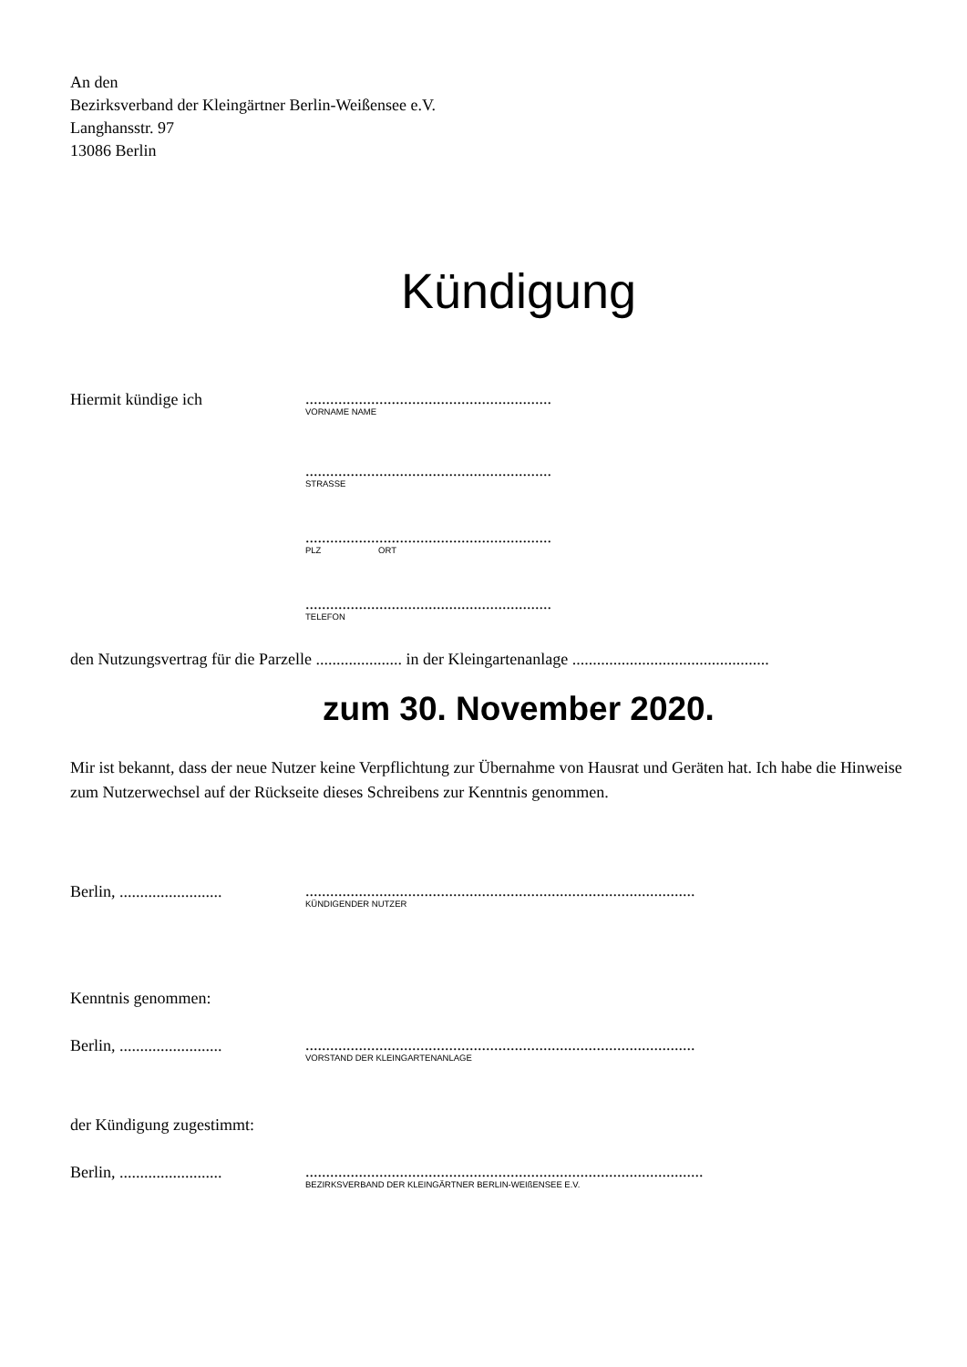An den
Bezirksverband der Kleingärtner Berlin-Weißensee e.V.
Langhansstr. 97
13086 Berlin
Kündigung
Hiermit kündige ich
............................................................
VORNAME NAME
............................................................
STRASSE
............................................................
PLZ ORT
............................................................
TELEFON
den Nutzungsvertrag für die Parzelle ..................... in der Kleingartenanlage ................................................
zum 30. November 2020.
Mir ist bekannt, dass der neue Nutzer keine Verpflichtung zur Übernahme von Hausrat und Geräten hat. Ich habe die Hinweise zum Nutzerwechsel auf der Rückseite dieses Schreibens zur Kenntnis genommen.
Berlin, .........................
...............................................................................................
KÜNDIGENDER NUTZER
Kenntnis genommen:
Berlin, .........................
...............................................................................................
VORSTAND DER KLEINGARTENANLAGE
der Kündigung zugestimmt:
Berlin, .........................
.................................................................................................
BEZIRKSVERBAND DER KLEINGÄRTNER BERLIN-WEIßENSEE E.V.